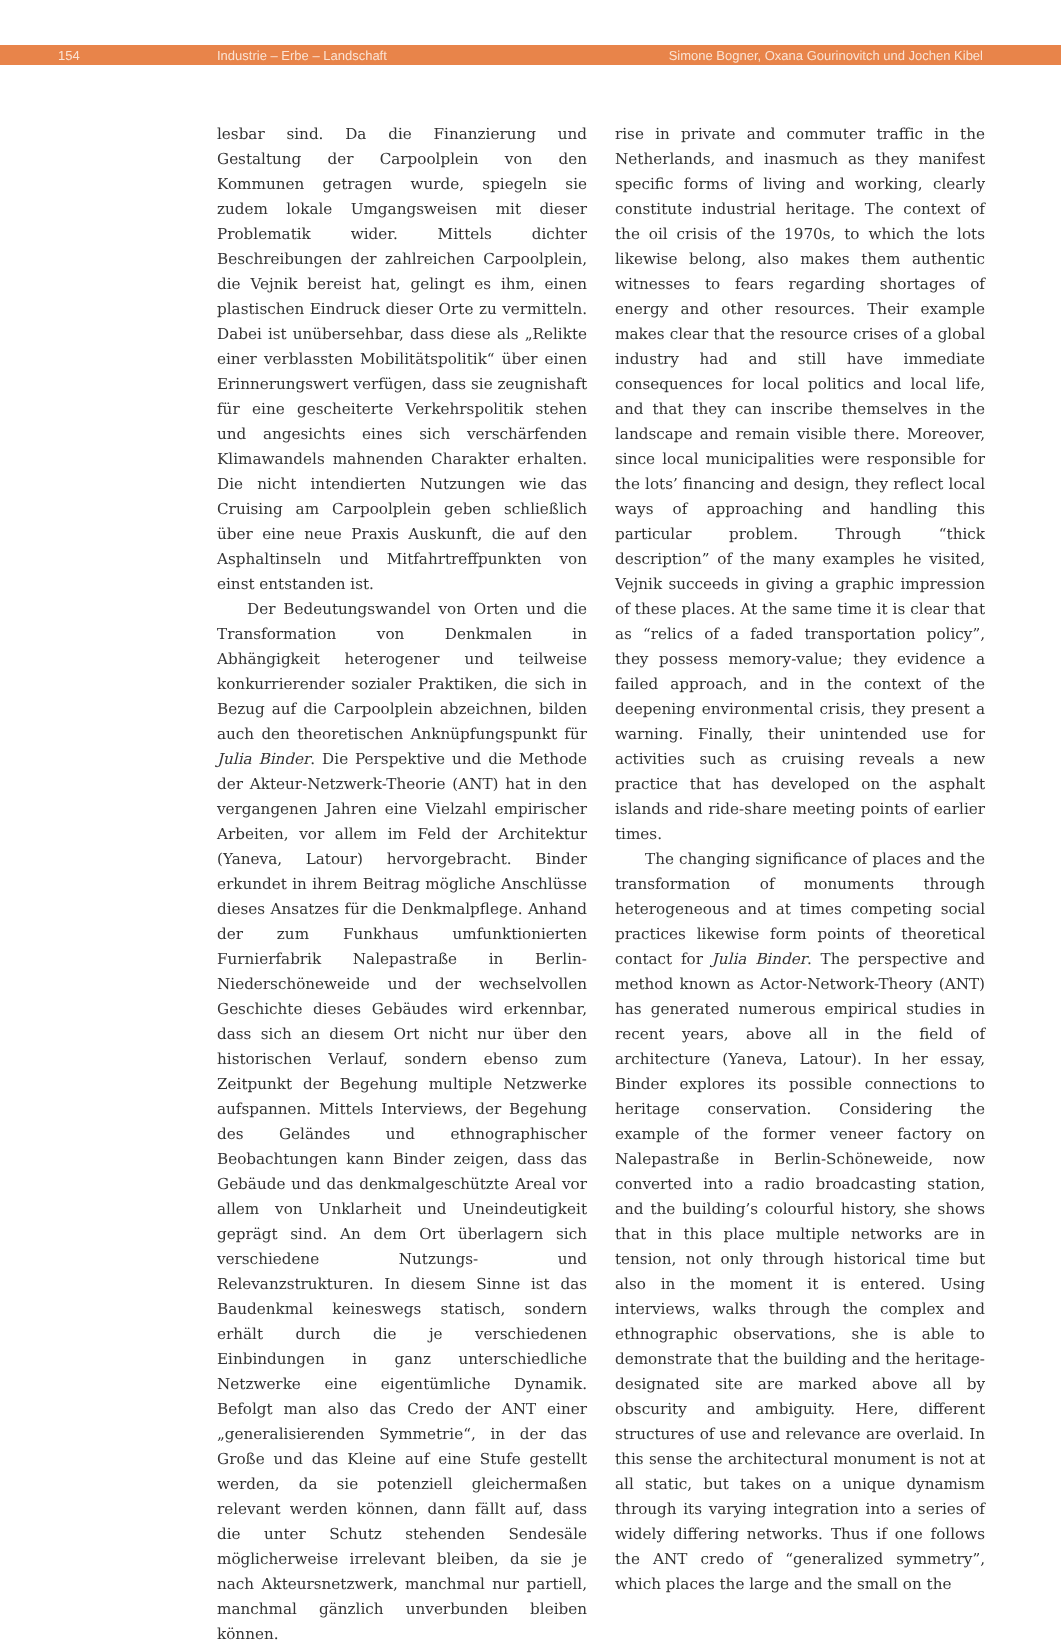154 Industrie – Erbe – Landschaft Simone Bogner, Oxana Gourinovitch und Jochen Kibel
lesbar sind. Da die Finanzierung und Gestaltung der Carpoolplein von den Kommunen getragen wurde, spiegeln sie zudem lokale Umgangsweisen mit dieser Problematik wider. Mittels dichter Beschreibungen der zahlreichen Carpoolplein, die Vejnik bereist hat, gelingt es ihm, einen plastischen Eindruck dieser Orte zu vermitteln. Dabei ist unübersehbar, dass diese als „Relikte einer verblassten Mobilitätspolitik“ über einen Erinnerungswert verfügen, dass sie zeugnishaft für eine gescheiterte Verkehrspolitik stehen und angesichts eines sich verschärfenden Klimawandels mahnenden Charakter erhalten. Die nicht intendierten Nutzungen wie das Cruising am Carpoolplein geben schließlich über eine neue Praxis Auskunft, die auf den Asphaltinseln und Mitfahrtreffpunkten von einst entstanden ist.
Der Bedeutungswandel von Orten und die Transformation von Denkmalen in Abhängigkeit heterogener und teilweise konkurrierender sozialer Praktiken, die sich in Bezug auf die Carpoolplein abzeichnen, bilden auch den theoretischen Anknüpfungspunkt für Julia Binder. Die Perspektive und die Methode der Akteur-Netzwerk-Theorie (ANT) hat in den vergangenen Jahren eine Vielzahl empirischer Arbeiten, vor allem im Feld der Architektur (Yaneva, Latour) hervorgebracht. Binder erkundet in ihrem Beitrag mögliche Anschlüsse dieses Ansatzes für die Denkmalpflege. Anhand der zum Funkhaus umfunktionierten Furnierfabrik Nalepastraße in Berlin-Niederschöneweide und der wechselvollen Geschichte dieses Gebäudes wird erkennbar, dass sich an diesem Ort nicht nur über den historischen Verlauf, sondern ebenso zum Zeitpunkt der Begehung multiple Netzwerke aufspannen. Mittels Interviews, der Begehung des Geländes und ethnographischer Beobachtungen kann Binder zeigen, dass das Gebäude und das denkmalgeschützte Areal vor allem von Unklarheit und Uneindeutigkeit geprägt sind. An dem Ort überlagern sich verschiedene Nutzungs- und Relevanzstrukturen. In diesem Sinne ist das Baudenkmal keineswegs statisch, sondern erhält durch die je verschiedenen Einbindungen in ganz unterschiedliche Netzwerke eine eigentümliche Dynamik. Befolgt man also das Credo der ANT einer „generalisierenden Symmetrie“, in der das Große und das Kleine auf eine Stufe gestellt werden, da sie potenziell gleichermaßen relevant werden können, dann fällt auf, dass die unter Schutz stehenden Sendesäle möglicherweise irrelevant bleiben, da sie je nach Akteursnetzwerk, manchmal nur partiell, manchmal gänzlich unverbunden bleiben können.
rise in private and commuter traffic in the Netherlands, and inasmuch as they manifest specific forms of living and working, clearly constitute industrial heritage. The context of the oil crisis of the 1970s, to which the lots likewise belong, also makes them authentic witnesses to fears regarding shortages of energy and other resources. Their example makes clear that the resource crises of a global industry had and still have immediate consequences for local politics and local life, and that they can inscribe themselves in the landscape and remain visible there. Moreover, since local municipalities were responsible for the lots’ financing and design, they reflect local ways of approaching and handling this particular problem. Through “thick description” of the many examples he visited, Vejnik succeeds in giving a graphic impression of these places. At the same time it is clear that as “relics of a faded transportation policy”, they possess memory-value; they evidence a failed approach, and in the context of the deepening environmental crisis, they present a warning. Finally, their unintended use for activities such as cruising reveals a new practice that has developed on the asphalt islands and ride-share meeting points of earlier times.
The changing significance of places and the transformation of monuments through heterogeneous and at times competing social practices likewise form points of theoretical contact for Julia Binder. The perspective and method known as Actor-Network-Theory (ANT) has generated numerous empirical studies in recent years, above all in the field of architecture (Yaneva, Latour). In her essay, Binder explores its possible connections to heritage conservation. Considering the example of the former veneer factory on Nalepastraße in Berlin-Schöneweide, now converted into a radio broadcasting station, and the building’s colourful history, she shows that in this place multiple networks are in tension, not only through historical time but also in the moment it is entered. Using interviews, walks through the complex and ethnographic observations, she is able to demonstrate that the building and the heritage-designated site are marked above all by obscurity and ambiguity. Here, different structures of use and relevance are overlaid. In this sense the architectural monument is not at all static, but takes on a unique dynamism through its varying integration into a series of widely differing networks. Thus if one follows the ANT credo of “generalized symmetry”, which places the large and the small on the